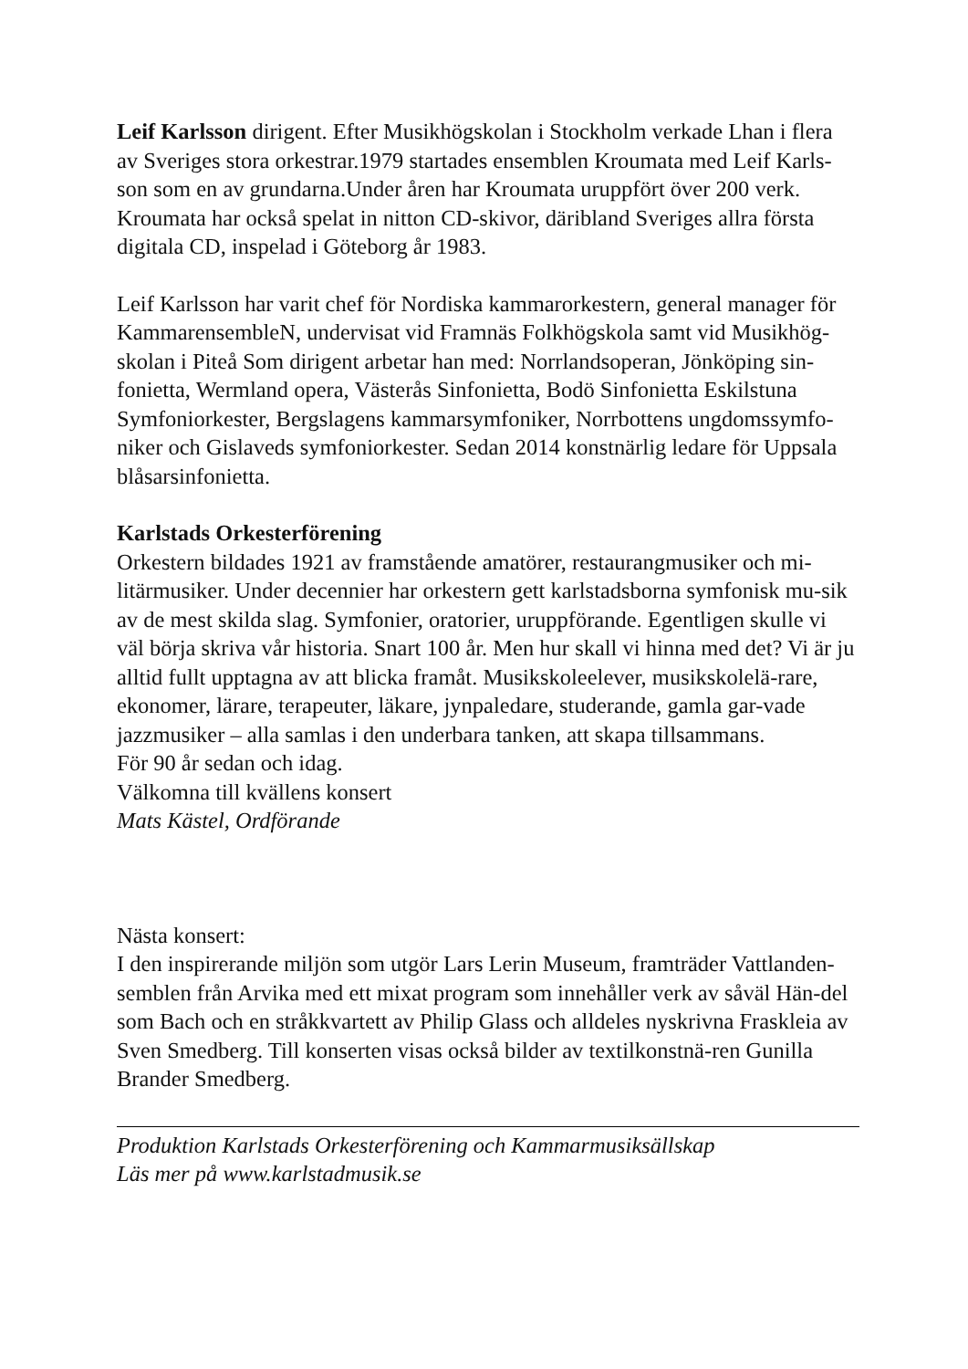Leif Karlsson dirigent. Efter Musikhögskolan i Stockholm verkade Lhan i flera av Sveriges stora orkestrar.1979 startades ensemblen Kroumata med Leif Karls-son som en av grundarna.Under åren har Kroumata uruppfört över 200 verk. Kroumata har också spelat in nitton CD-skivor, däribland Sveriges allra första digitala CD, inspelad i Göteborg år 1983.
Leif Karlsson har varit chef för Nordiska kammarorkestern, general manager för KammarensembleN, undervisat vid Framnäs Folkhögskola samt vid Musikhög-skolan i Piteå Som dirigent arbetar han med: Norrlandsoperan, Jönköping sin-fonietta, Wermland opera, Västerås Sinfonietta, Bodö Sinfonietta Eskilstuna Symfoniorkester, Bergslagens kammarsymfoniker, Norrbottens ungdomssymfo-niker och Gislaveds symfoniorkester. Sedan 2014 konstnärlig ledare för Uppsala blåsarsinfonietta.
Karlstads Orkesterförening
Orkestern bildades 1921 av framstående amatörer, restaurangmusiker och mi-litärmusiker. Under decennier har orkestern gett karlstadsborna symfonisk mu-sik av de mest skilda slag. Symfonier, oratorier, uruppförande. Egentligen skulle vi väl börja skriva vår historia. Snart 100 år. Men hur skall vi hinna med det? Vi är ju alltid fullt upptagna av att blicka framåt. Musikskoleelever, musikskolelä-rare, ekonomer, lärare, terapeuter, läkare, jynpaledare, studerande, gamla gar-vade jazzmusiker – alla samlas i den underbara tanken, att skapa tillsammans.
För 90 år sedan och idag.
Välkomna till kvällens konsert
Mats Kästel, Ordförande
Nästa konsert:
I den inspirerande miljön som utgör Lars Lerin Museum, framträder Vattlanden-semblen från Arvika med ett mixat program som innehåller verk av såväl Hän-del som Bach och en stråkkvartett av Philip Glass och alldeles nyskrivna Fraskleia av Sven Smedberg. Till konserten visas också bilder av textilkonstnä-ren Gunilla Brander Smedberg.
Produktion Karlstads Orkesterförening och Kammarmusiksällskap
Läs mer på www.karlstadmusik.se